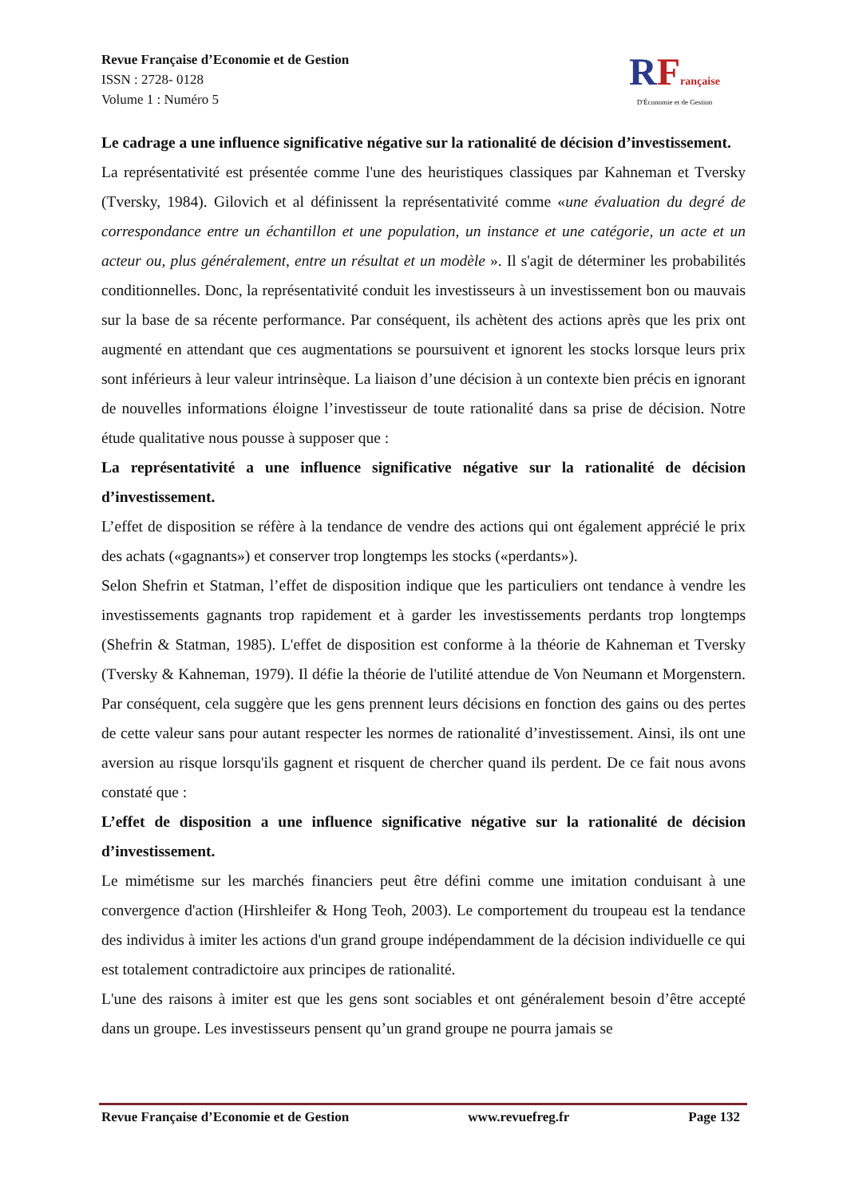Revue Française d’Economie et de Gestion
ISSN : 2728- 0128
Volume 1 : Numéro 5
RFrançaise
D'Économie et de Gestion
Le cadrage a une influence significative négative sur la rationalité de décision d’investissement.
La représentativité est présentée comme l'une des heuristiques classiques par Kahneman et Tversky (Tversky, 1984). Gilovich et al définissent la représentativité comme «une évaluation du degré de correspondance entre un échantillon et une population, un instance et une catégorie, un acte et un acteur ou, plus généralement, entre un résultat et un modèle ». Il s'agit de déterminer les probabilités conditionnelles. Donc, la représentativité conduit les investisseurs à un investissement bon ou mauvais sur la base de sa récente performance. Par conséquent, ils achètent des actions après que les prix ont augmenté en attendant que ces augmentations se poursuivent et ignorent les stocks lorsque leurs prix sont inférieurs à leur valeur intrinsèque. La liaison d’une décision à un contexte bien précis en ignorant de nouvelles informations éloigne l’investisseur de toute rationalité dans sa prise de décision. Notre étude qualitative nous pousse à supposer que :
La représentativité a une influence significative négative sur la rationalité de décision d’investissement.
L’effet de disposition se réfère à la tendance de vendre des actions qui ont également apprécié le prix des achats («gagnants») et conserver trop longtemps les stocks («perdants»).
Selon Shefrin et Statman, l’effet de disposition indique que les particuliers ont tendance à vendre les investissements gagnants trop rapidement et à garder les investissements perdants trop longtemps (Shefrin & Statman, 1985). L'effet de disposition est conforme à la théorie de Kahneman et Tversky (Tversky & Kahneman, 1979). Il défie la théorie de l'utilité attendue de Von Neumann et Morgenstern. Par conséquent, cela suggère que les gens prennent leurs décisions en fonction des gains ou des pertes de cette valeur sans pour autant respecter les normes de rationalité d’investissement. Ainsi, ils ont une aversion au risque lorsqu'ils gagnent et risquent de chercher quand ils perdent. De ce fait nous avons constaté que :
L’effet de disposition a une influence significative négative sur la rationalité de décision d’investissement.
Le mimétisme sur les marchés financiers peut être défini comme une imitation conduisant à une convergence d'action (Hirshleifer & Hong Teoh, 2003). Le comportement du troupeau est la tendance des individus à imiter les actions d'un grand groupe indépendamment de la décision individuelle ce qui est totalement contradictoire aux principes de rationalité.
L'une des raisons à imiter est que les gens sont sociables et ont généralement besoin d’être accepté dans un groupe. Les investisseurs pensent qu’un grand groupe ne pourra jamais se
Revue Française d’Economie et de Gestion www.revuefreg.fr Page 132